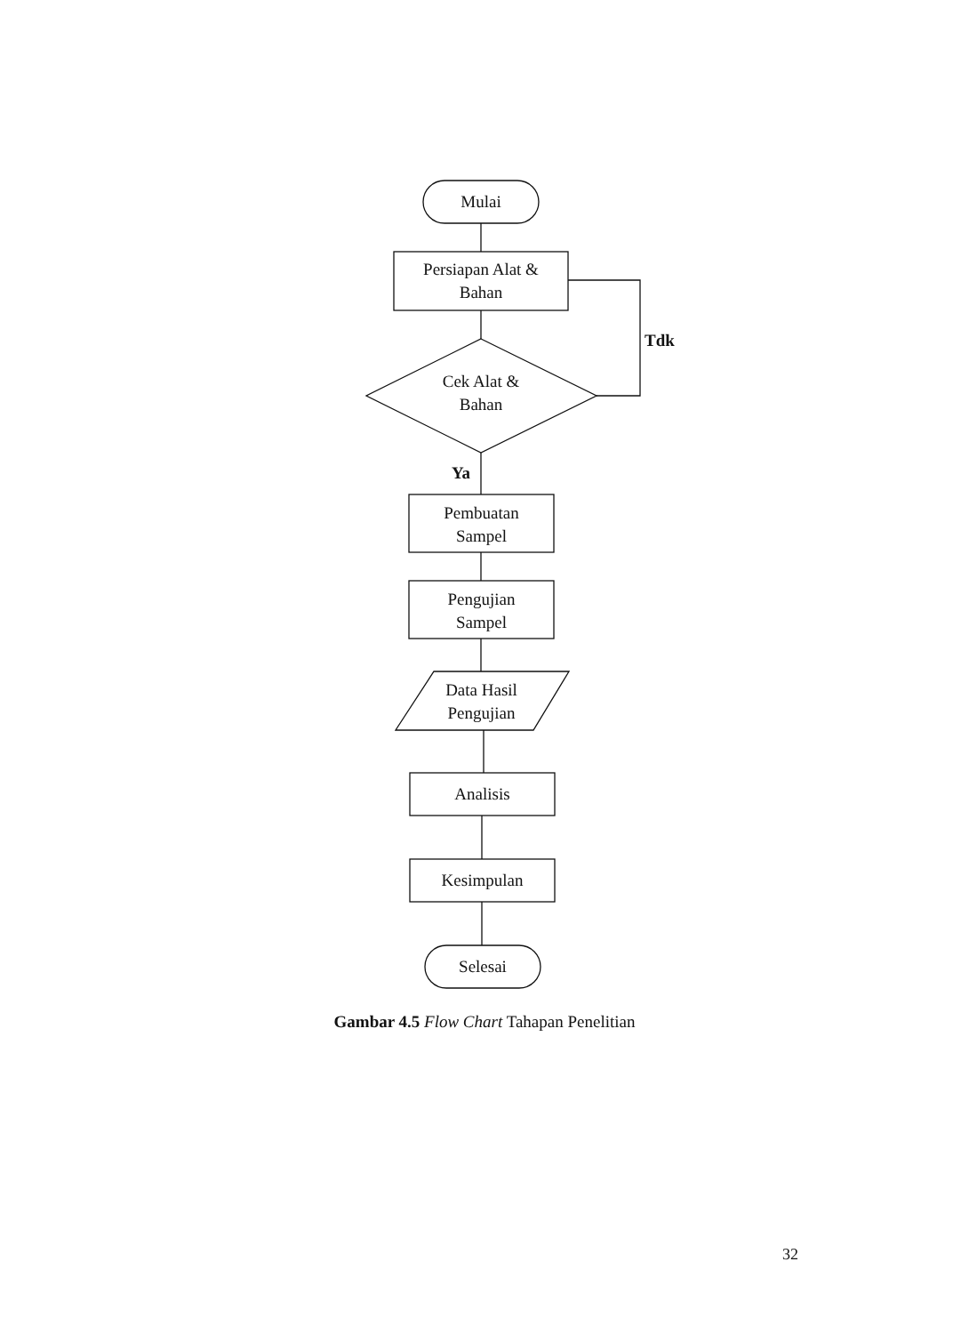Mulai
Persiapan Alat &
Bahan
Tdk
Cek Alat &
Bahan
Ya
Pembuatan
Sampel
Pengujian
Sampel
Data Hasil
Pengujian
Analisis
Kesimpulan
Selesai
Gambar 4.5 Flow Chart Tahapan Penelitian
32